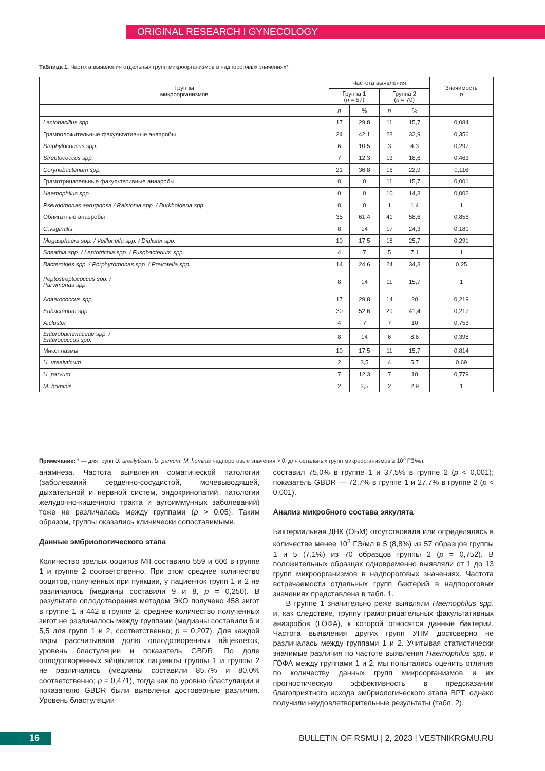ORIGINAL RESEARCH I GYNECOLOGY
Таблица 1. Частота выявления отдельных групп микроорганизмов в надпороговых значениях*
| Группы микроорганизмов | Частота выявления | | | | Значимость p |
| --- | --- | --- | --- | --- | --- |
| | Группа 1 ( n = 57) | | Группа 2 ( n = 70) | | |
| | n | % | n | % | |
| Lactobacillus spp. | 17 | 29,8 | 11 | 15,7 | 0,084 |
| Грамположительные факультативные анаэробы | 24 | 42,1 | 23 | 32,9 | 0,356 |
| Staphylococcus spp. | 6 | 10,5 | 3 | 4,3 | 0,297 |
| Streptococcus spp. | 7 | 12,3 | 13 | 18,6 | 0,463 |
| Corynebacterium spp. | 21 | 36,8 | 16 | 22,9 | 0,116 |
| Грамотрицательные факультативные анаэробы | 0 | 0 | 11 | 15,7 | 0,001 |
| Haemophilus spp. | 0 | 0 | 10 | 14,3 | 0,002 |
| Pseudomonas aeruginosa / Ralstonia spp. / Burkholderia spp. | 0 | 0 | 1 | 1,4 | 1 |
| Облигатные анаэробы | 35 | 61,4 | 41 | 58,6 | 0,856 |
| G.vaginalis | 8 | 14 | 17 | 24,3 | 0,181 |
| Megasphaera spp. / Veillonella spp. / Dialister spp. | 10 | 17,5 | 18 | 25,7 | 0,291 |
| Sneathia spp. / Leptotrichia spp. / Fusobacterium spp. | 4 | 7 | 5 | 7,1 | 1 |
| Bacteroides spp. / Porphyromonas spp. / Prevotella spp. | 14 | 24,6 | 24 | 34,3 | 0,25 |
| Peptostreptococcus spp. / Parvimonas spp. | 8 | 14 | 11 | 15,7 | 1 |
| Anaerococcus spp. | 17 | 29,8 | 14 | 20 | 0,219 |
| Eubacterium spp. | 30 | 52,6 | 29 | 41,4 | 0,217 |
| A.cluster | 4 | 7 | 7 | 10 | 0,753 |
| Enterobacteriaceae spp. / Enterococcus spp. | 8 | 14 | 6 | 8,6 | 0,398 |
| Микоплазмы | 10 | 17,5 | 11 | 15,7 | 0,814 |
| U. urealyticum | 2 | 3,5 | 4 | 5,7 | 0,69 |
| U. parvum | 7 | 12,3 | 7 | 10 | 0,779 |
| M. hominis | 2 | 3,5 | 2 | 2,9 | 1 |
Примечание: * — для групп U. urealyticum, U. parvum, M. hominis надпороговые значения > 0, для остальных групп микроорганизмов ≥ 10<sup>3</sup> ГЭ/мл.
анамнеза. Частота выявления соматической патологии (заболеваний сердечно-сосудистой, мочевыводящей, дыхательной и нервной систем, эндокринопатий, патологии желудочно-кишечного тракта и аутоиммунных заболеваний) тоже не различалась между группами (p > 0,05). Таким образом, группы оказались клинически сопоставимыми.
Данные эмбриологического этапа
Количество зрелых ооцитов MII составило 559 и 606 в группе 1 и группе 2 соответственно. При этом среднее количество ооцитов, полученных при пункции, у пациенток групп 1 и 2 не различалось (медианы составили 9 и 8, p = 0,250). В результате оплодотворения методом ЭКО получено 458 зигот в группе 1 и 442 в группе 2, среднее количество полученных зигот не различалось между группами (медианы составили 6 и 5,5 для групп 1 и 2, соответственно; p = 0,207). Для каждой пары рассчитывали долю оплодотворенных яйцеклеток, уровень бластуляции и показатель GBDR. По доле оплодотворенных яйцеклеток пациенты группы 1 и группы 2 не различались (медианы составили 85,7% и 80,0% соответственно; p = 0,471), тогда как по уровню бластуляции и показателю GBDR были выявлены достоверные различия. Уровень бластуляции
составил 75,0% в группе 1 и 37,5% в группе 2 (p < 0,001); показатель GBDR — 72,7% в группе 1 и 27,7% в группе 2 (p < 0,001).
Анализ микробного состава эякулята
Бактериальная ДНК (ОБМ) отсутствовала или определялась в количестве менее 10<sup>3</sup> ГЭ/мл в 5 (8,8%) из 57 образцов группы 1 и 5 (7,1%) из 70 образцов группы 2 (p = 0,752). В положительных образцах одновременно выявляли от 1 до 13 групп микроорганизмов в надпороговых значениях. Частота встречаемости отдельных групп бактерий в надпороговых значениях представлена в табл. 1.
В группе 1 значительно реже выявляли Haemophilus spp. и, как следствие, группу грамотрицательных факультативных анаэробов (ГОФА), к которой относятся данные бактерии. Частота выявления других групп УПМ достоверно не различалась между группами 1 и 2. Учитывая статистически значимые различия по частоте выявления Haemophilus spp. и ГОФА между группами 1 и 2, мы попытались оценить отличия по количеству данных групп микроорганизмов и их прогностическую эффективность в предсказании благоприятного исхода эмбриологического этапа ВРТ, однако получили неудовлетворительные результаты (табл. 2).
16
BULLETIN OF RSMU | 2, 2023 | VESTNIKRGMU.RU